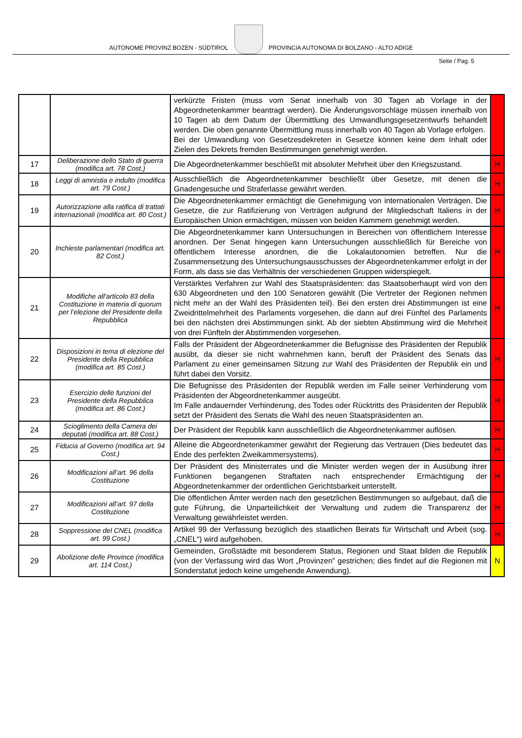AUTONOME PROVINZ BOZEN - SÜDTIROL
PROVINCIA AUTONOMA DI BOLZANO - ALTO ADIGE
Seite / Pag. 5
| | | verkürzte Fristen (muss vom Senat innerhalb von 30 Tagen ab Vorlage in der Abgeordnetenkammer beantragt werden). Die Änderungsvorschläge müssen innerhalb von 10 Tagen ab dem Datum der Übermittlung des Umwandlungsgesetzentwurfs behandelt werden. Die oben genannte Übermittlung muss innerhalb von 40 Tagen ab Vorlage erfolgen. Bei der Umwandlung von Gesetzesdekreten in Gesetze können keine dem Inhalt oder Zielen des Dekrets fremden Bestimmungen genehmigt werden. | |
| 17 | Deliberazione dello Stato di guerra (modifica art. 78 Cost.) | Die Abgeordnetenkammer beschließt mit absoluter Mehrheit über den Kriegszustand. | H |
| 18 | Leggi di amnistia e indulto (modifica art. 79 Cost.) | Ausschließlich die Abgeordnetenkammer beschließt über Gesetze, mit denen die Gnadengesuche und Straferlasse gewährt werden. | H |
| 19 | Autorizzazione alla ratifica di trattati internazionali (modifica art. 80 Cost.) | Die Abgeordnetenkammer ermächtigt die Genehmigung von internationalen Verträgen. Die Gesetze, die zur Ratifizierung von Verträgen aufgrund der Mitgliedschaft Italiens in der Europäischen Union ermächtigen, müssen von beiden Kammern genehmigt werden. | H |
| 20 | Inchieste parlamentari (modifica art. 82 Cost.) | Die Abgeordnetenkammer kann Untersuchungen in Bereichen von öffentlichem Interesse anordnen. Der Senat hingegen kann Untersuchungen ausschließlich für Bereiche von öffentlichem Interesse anordnen, die die Lokalautonomien betreffen. Nur die Zusammensetzung des Untersuchungsausschusses der Abgeordnetenkammer erfolgt in der Form, als dass sie das Verhältnis der verschiedenen Gruppen widerspiegelt. | H |
| 21 | Modifiche all'articolo 83 della Costituzione in materia di quorum per l’elezione del Presidente della Repubblica | Verstärktes Verfahren zur Wahl des Staatspräsidenten: das Staatsoberhaupt wird von den 630 Abgeordneten und den 100 Senatoren gewählt (Die Vertreter der Regionen nehmen nicht mehr an der Wahl des Präsidenten teil). Bei den ersten drei Abstimmungen ist eine Zweidrittelmehrheit des Parlaments vorgesehen, die dann auf drei Fünftel des Parlaments bei den nächsten drei Abstimmungen sinkt. Ab der siebten Abstimmung wird die Mehrheit von drei Fünfteln der Abstimmenden vorgesehen. | H |
| 22 | Disposizioni in tema di elezione del Presidente della Repubblica (modifica art. 85 Cost.) | Falls der Präsident der Abgeordnetenkammer die Befugnisse des Präsidenten der Republik ausübt, da dieser sie nicht wahrnehmen kann, beruft der Präsident des Senats das Parlament zu einer gemeinsamen Sitzung zur Wahl des Präsidenten der Republik ein und führt dabei den Vorsitz. | H |
| 23 | Esercizio delle funzioni del Presidente della Repubblica (modifica art. 86 Cost.) | Die Befugnisse des Präsidenten der Republik werden im Falle seiner Verhinderung vom Präsidenten der Abgeordnetenkammer ausgeübt. Im Falle andauernder Verhinderung, des Todes oder Rücktritts des Präsidenten der Republik setzt der Präsident des Senats die Wahl des neuen Staatspräsidenten an. | H |
| 24 | Scioglimento della Camera dei deputati (modifica art. 88 Cost.) | Der Präsident der Republik kann ausschließlich die Abgeordnetenkammer auflösen. | H |
| 25 | Fiducia al Governo (modifica art. 94 Cost.) | Alleine die Abgeordnetenkammer gewährt der Regierung das Vertrauen (Dies bedeutet das Ende des perfekten Zweikammersystems). | H |
| 26 | Modificazioni all’art. 96 della Costituzione | Der Präsident des Ministerrates und die Minister werden wegen der in Ausübung ihrer Funktionen begangenen Straftaten nach entsprechender Ermächtigung der Abgeordnetenkammer der ordentlichen Gerichtsbarkeit unterstellt. | H |
| 27 | Modificazioni all’art. 97 della Costituzione | Die öffentlichen Ämter werden nach den gesetzlichen Bestimmungen so aufgebaut, daß die gute Führung, die Unparteilichkeit der Verwaltung und zudem die Transparenz der Verwaltung gewährleistet werden. | H |
| 28 | Soppressione del CNEL (modifica art. 99 Cost.) | Artikel 99 der Verfassung bezüglich des staatlichen Beirats für Wirtschaft und Arbeit (sog. „CNEL“) wird aufgehoben. | H |
| 29 | Abolizione delle Province (modifica art. 114 Cost.) | Gemeinden, Großstädte mit besonderem Status, Regionen und Staat bilden die Republik (von der Verfassung wird das Wort „Provinzen” gestrichen; dies findet auf die Regionen mit Sonderstatut jedoch keine umgehende Anwendung). | N |